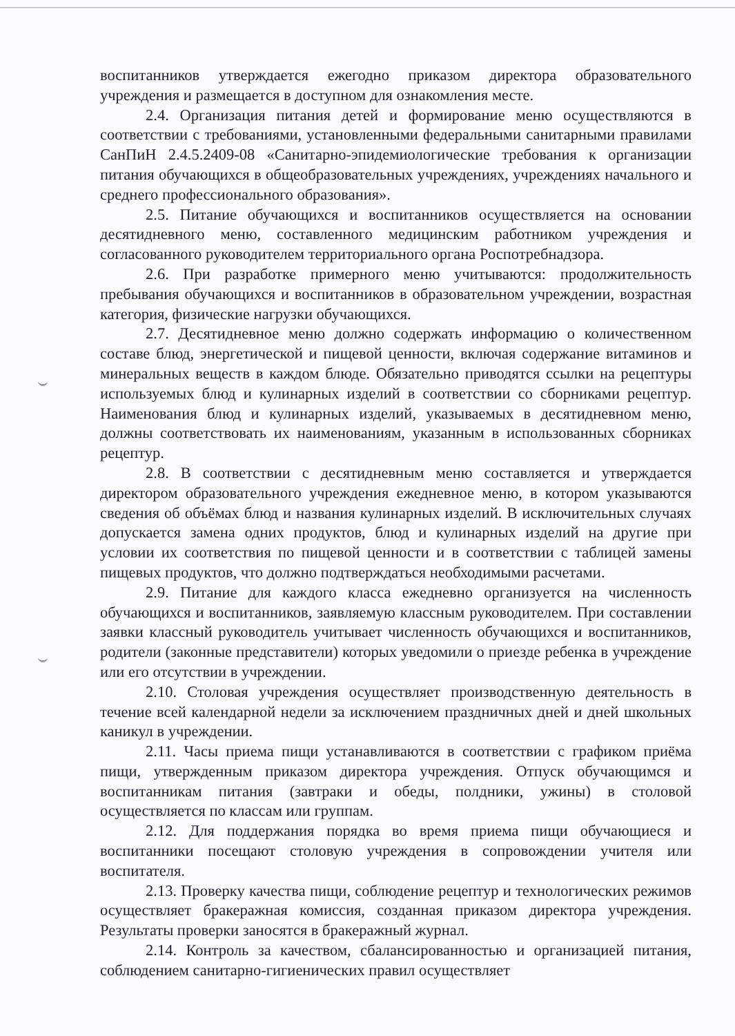воспитанников утверждается ежегодно приказом директора образовательного учреждения и размещается в доступном для ознакомления месте.
2.4. Организация питания детей и формирование меню осуществляются в соответствии с требованиями, установленными федеральными санитарными правилами СанПиН 2.4.5.2409-08 «Санитарно-эпидемиологические требования к организации питания обучающихся в общеобразовательных учреждениях, учреждениях начального и среднего профессионального образования».
2.5. Питание обучающихся и воспитанников осуществляется на основании десятидневного меню, составленного медицинским работником учреждения и согласованного руководителем территориального органа Роспотребнадзора.
2.6. При разработке примерного меню учитываются: продолжительность пребывания обучающихся и воспитанников в образовательном учреждении, возрастная категория, физические нагрузки обучающихся.
2.7. Десятидневное меню должно содержать информацию о количественном составе блюд, энергетической и пищевой ценности, включая содержание витаминов и минеральных веществ в каждом блюде. Обязательно приводятся ссылки на рецептуры используемых блюд и кулинарных изделий в соответствии со сборниками рецептур. Наименования блюд и кулинарных изделий, указываемых в десятидневном меню, должны соответствовать их наименованиям, указанным в использованных сборниках рецептур.
2.8. В соответствии с десятидневным меню составляется и утверждается директором образовательного учреждения ежедневное меню, в котором указываются сведения об объёмах блюд и названия кулинарных изделий. В исключительных случаях допускается замена одних продуктов, блюд и кулинарных изделий на другие при условии их соответствия по пищевой ценности и в соответствии с таблицей замены пищевых продуктов, что должно подтверждаться необходимыми расчетами.
2.9. Питание для каждого класса ежедневно организуется на численность обучающихся и воспитанников, заявляемую классным руководителем. При составлении заявки классный руководитель учитывает численность обучающихся и воспитанников, родители (законные представители) которых уведомили о приезде ребенка в учреждение или его отсутствии в учреждении.
2.10. Столовая учреждения осуществляет производственную деятельность в течение всей календарной недели за исключением праздничных дней и дней школьных каникул в учреждении.
2.11. Часы приема пищи устанавливаются в соответствии с графиком приёма пищи, утвержденным приказом директора учреждения. Отпуск обучающимся и воспитанникам питания (завтраки и обеды, полдники, ужины) в столовой осуществляется по классам или группам.
2.12. Для поддержания порядка во время приема пищи обучающиеся и воспитанники посещают столовую учреждения в сопровождении учителя или воспитателя.
2.13. Проверку качества пищи, соблюдение рецептур и технологических режимов осуществляет бракеражная комиссия, созданная приказом директора учреждения. Результаты проверки заносятся в бракеражный журнал.
2.14. Контроль за качеством, сбалансированностью и организацией питания, соблюдением санитарно-гигиенических правил осуществляет